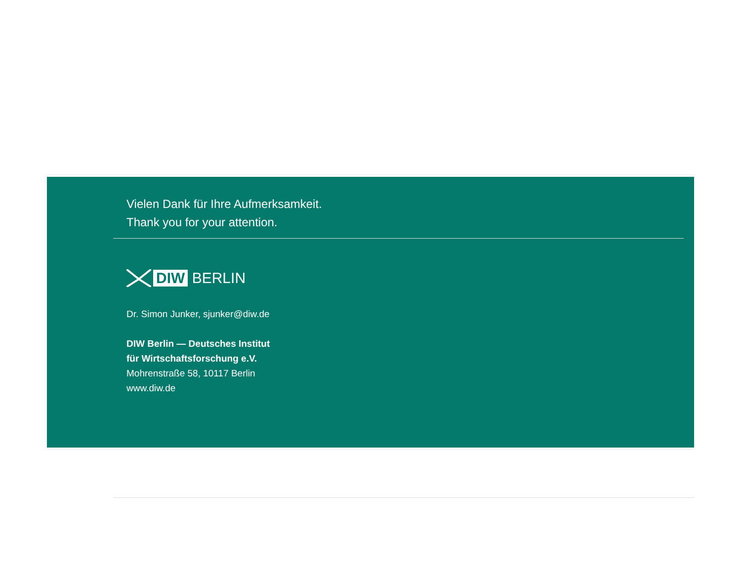Vielen Dank für Ihre Aufmerksamkeit.
Thank you for your attention.
DIW BERLIN
Dr. Simon Junker, sjunker@diw.de
DIW Berlin — Deutsches Institut
für Wirtschaftsforschung e.V.
Mohrenstraße 58, 10117 Berlin
www.diw.de